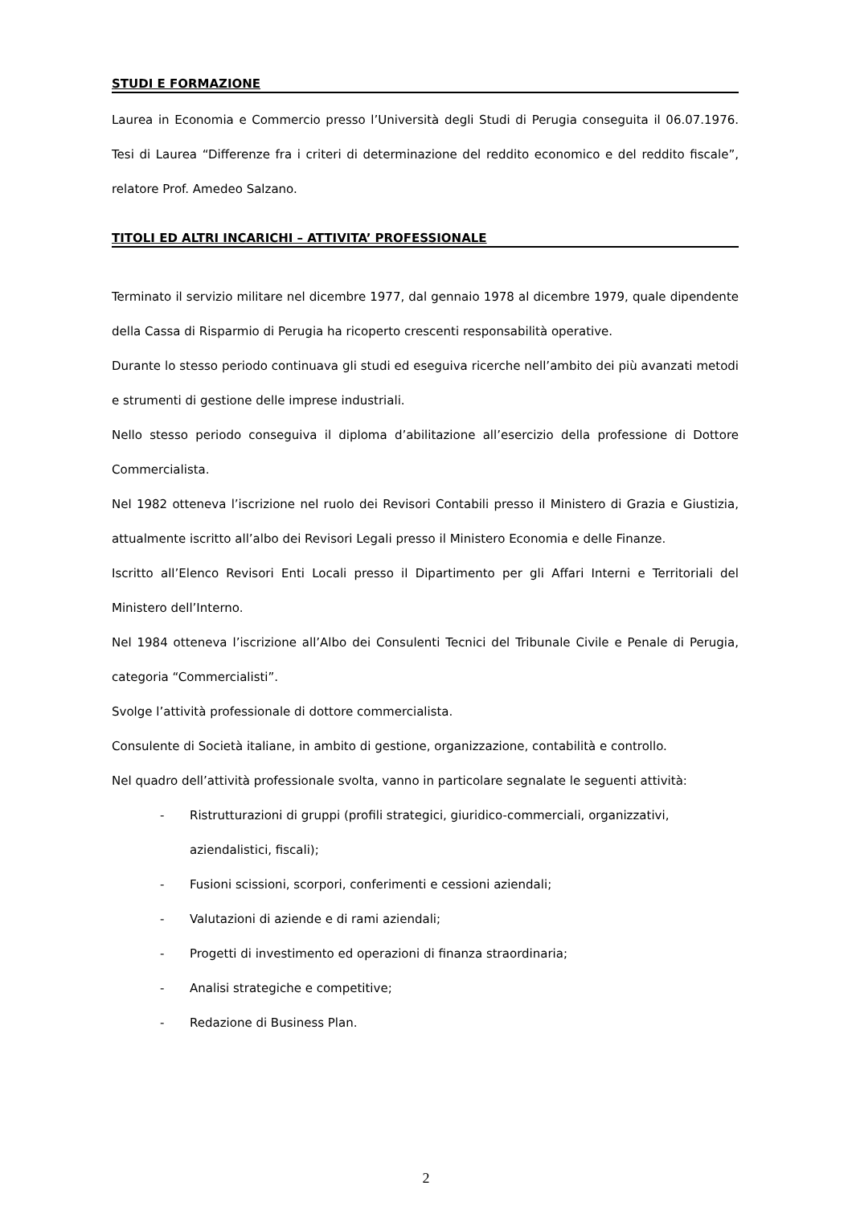STUDI E FORMAZIONE
Laurea in Economia e Commercio presso l’Università degli Studi di Perugia conseguita il 06.07.1976. Tesi di Laurea “Differenze fra i criteri di determinazione del reddito economico e del reddito fiscale”, relatore Prof. Amedeo Salzano.
TITOLI ED ALTRI INCARICHI – ATTIVITA’ PROFESSIONALE
Terminato il servizio militare nel dicembre 1977, dal gennaio 1978 al dicembre 1979, quale dipendente della Cassa di Risparmio di Perugia ha ricoperto crescenti responsabilità operative.
Durante lo stesso periodo continuava gli studi ed eseguiva ricerche nell’ambito dei più avanzati metodi e strumenti di gestione delle imprese industriali.
Nello stesso periodo conseguiva il diploma d’abilitazione all’esercizio della professione di Dottore Commercialista.
Nel 1982 otteneva l’iscrizione nel ruolo dei Revisori Contabili presso il Ministero di Grazia e Giustizia, attualmente iscritto all’albo dei Revisori Legali presso il Ministero Economia e delle Finanze.
Iscritto all’Elenco Revisori Enti Locali presso il Dipartimento per gli Affari Interni e Territoriali del Ministero dell’Interno.
Nel 1984 otteneva l’iscrizione all’Albo dei Consulenti Tecnici del Tribunale Civile e Penale di Perugia, categoria “Commercialisti”.
Svolge l’attività professionale di dottore commercialista.
Consulente di Società italiane, in ambito di gestione, organizzazione, contabilità e controllo.
Nel quadro dell’attività professionale svolta, vanno in particolare segnalate le seguenti attività:
- Ristrutturazioni di gruppi (profili strategici, giuridico-commerciali, organizzativi, aziendalistici, fiscali);
- Fusioni scissioni, scorpori, conferimenti e cessioni aziendali;
- Valutazioni di aziende e di rami aziendali;
- Progetti di investimento ed operazioni di finanza straordinaria;
- Analisi strategiche e competitive;
- Redazione di Business Plan.
2